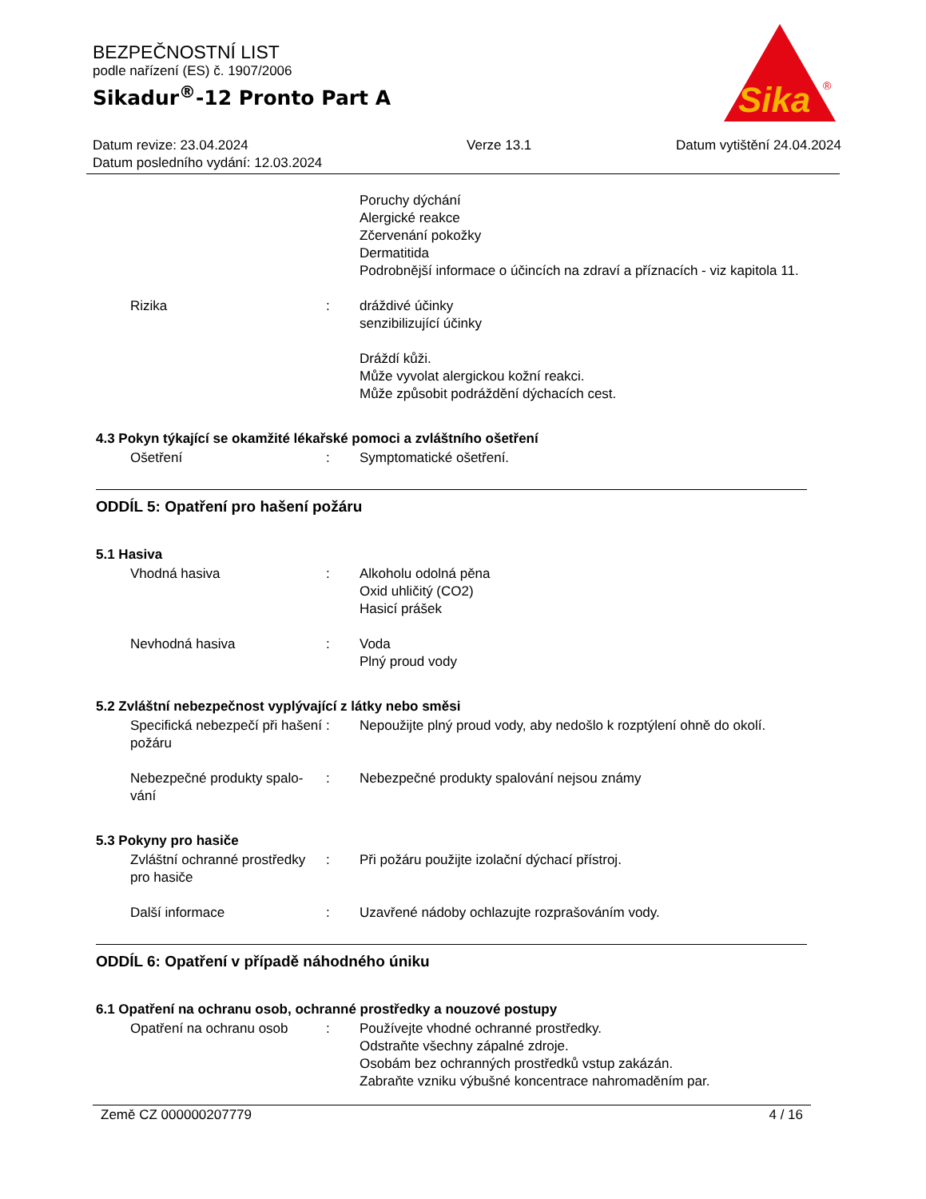BEZPEČNOSTNÍ LIST
podle nařízení (ES) č. 1907/2006
Sikadur<sup>®</sup>-12 Pronto Part A
Sika
®
Datum revize: 23.04.2024
Datum posledního vydání: 12.03.2024
Verze 13.1 Datum vytištění 24.04.2024
Poruchy dýchání
Alergické reakce
Zčervenání pokožky
Dermatitida
Podrobnější informace o účincích na zdraví a příznacích - viz kapitola 11.
Rizika : dráždivé účinky
senzibilizující účinky
Dráždí kůži.
Může vyvolat alergickou kožní reakci.
Může způsobit podráždění dýchacích cest.
4.3 Pokyn týkající se okamžité lékařské pomoci a zvláštního ošetření
Ošetření : Symptomatické ošetření.
ODDÍL 5: Opatření pro hašení požáru
5.1 Hasiva
Vhodná hasiva : Alkoholu odolná pěna
Oxid uhličitý (CO2)
Hasicí prášek
Nevhodná hasiva : Voda
Plný proud vody
5.2 Zvláštní nebezpečnost vyplývající z látky nebo směsi
Specifická nebezpečí při hašení požáru
: Nepoužijte plný proud vody, aby nedošlo k rozptýlení ohně do okolí.
Nebezpečné produkty spalo-vání
: Nebezpečné produkty spalování nejsou známy
5.3 Pokyny pro hasiče
Zvláštní ochranné prostředky pro hasiče
: Při požáru použijte izolační dýchací přístroj.
Další informace : Uzavřené nádoby ochlazujte rozprašováním vody.
ODDÍL 6: Opatření v případě náhodného úniku
6.1 Opatření na ochranu osob, ochranné prostředky a nouzové postupy
Opatření na ochranu osob : Používejte vhodné ochranné prostředky.
Odstraňte všechny zápalné zdroje.
Osobám bez ochranných prostředků vstup zakázán.
Zabraňte vzniku výbušné koncentrace nahromaděním par.
Země CZ 000000207779 4 / 16